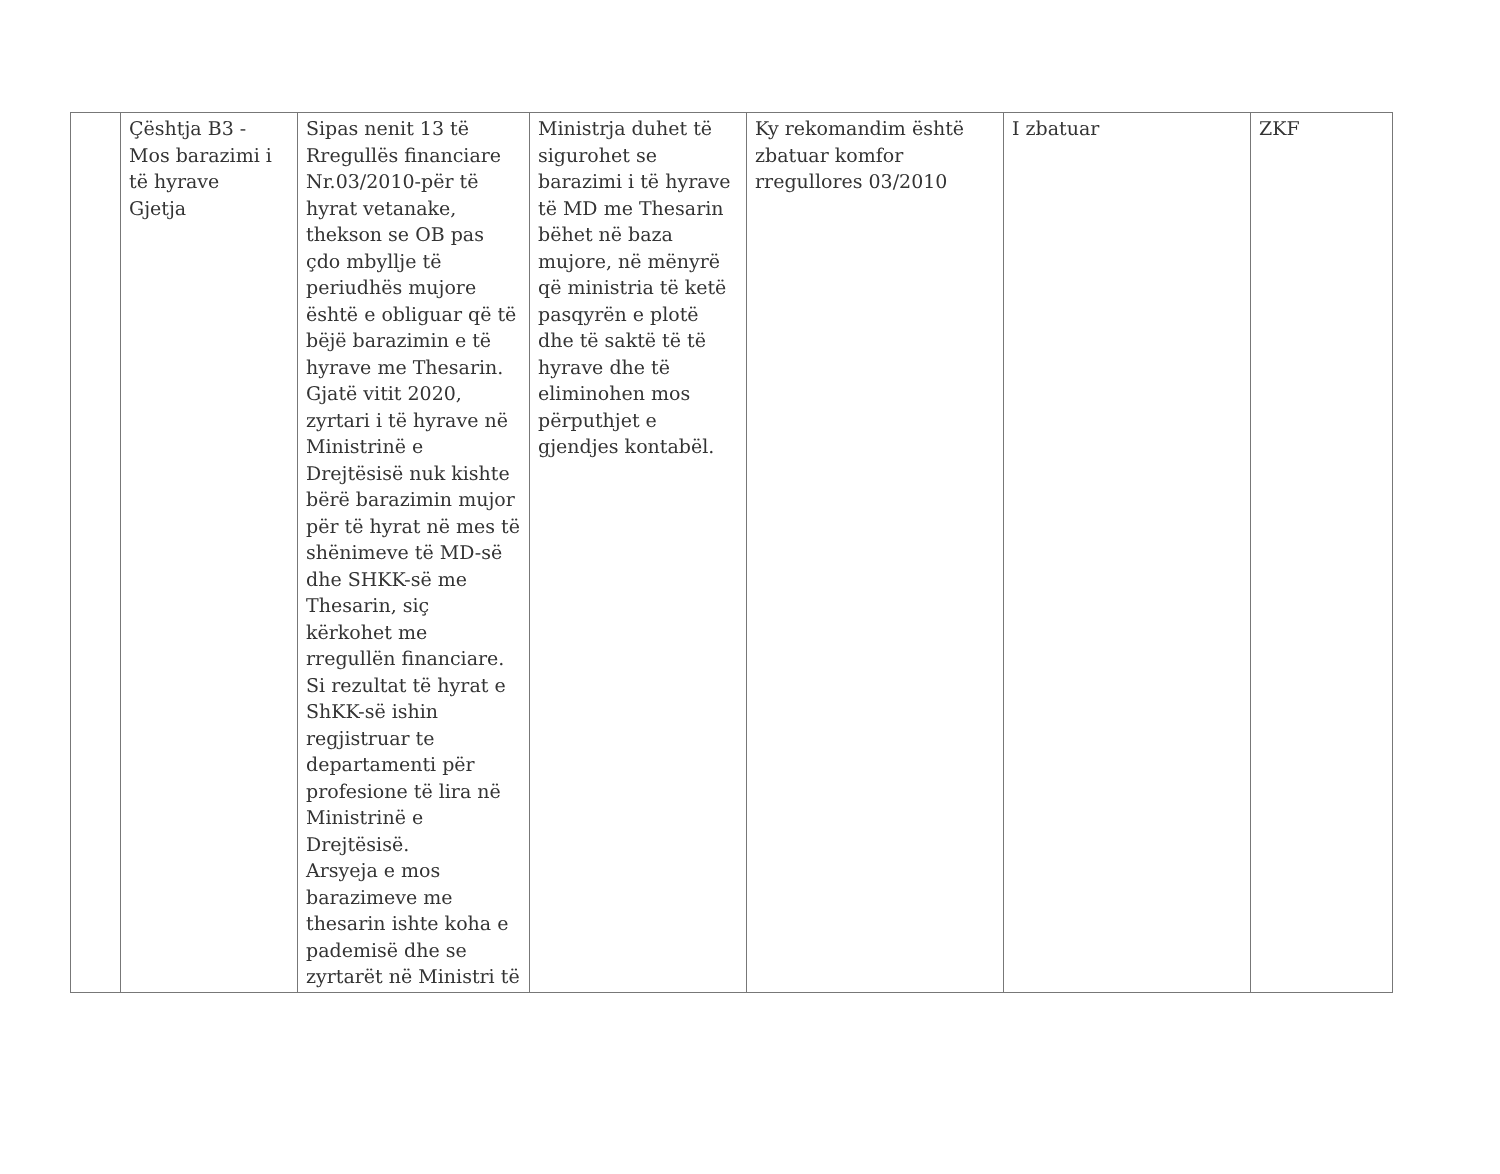| | Çështja B3 - Mos barazimi i të hyrave Gjetja | Sipas nenit 13 të Rregullës financiare Nr.03/2010-për të hyrat vetanake, thekson se OB pas çdo mbyllje të periudhës mujore është e obliguar që të bëjë barazimin e të hyrave me Thesarin. Gjatë vitit 2020, zyrtari i të hyrave në Ministrinë e Drejtësisë nuk kishte bërë barazimin mujor për të hyrat në mes të shënimeve të MD-së dhe SHKK-së me Thesarin, siç kërkohet me rregullën financiare. Si rezultat të hyrat e ShKK-së ishin regjistruar te departamenti për profesione të lira në Ministrinë e Drejtësisë. Arsyeja e mos barazimeve me thesarin ishte koha e pademisë dhe se zyrtarët në Ministri të | Ministrja duhet të sigurohet se barazimi i të hyrave të MD me Thesarin bëhet në baza mujore, në mënyrë që ministria të ketë pasqyrën e plotë dhe të saktë të të hyrave dhe të eliminohen mos përputhjet e gjendjes kontabël. | Ky rekomandim është zbatuar komfor rregullores 03/2010 | I zbatuar | ZKF |